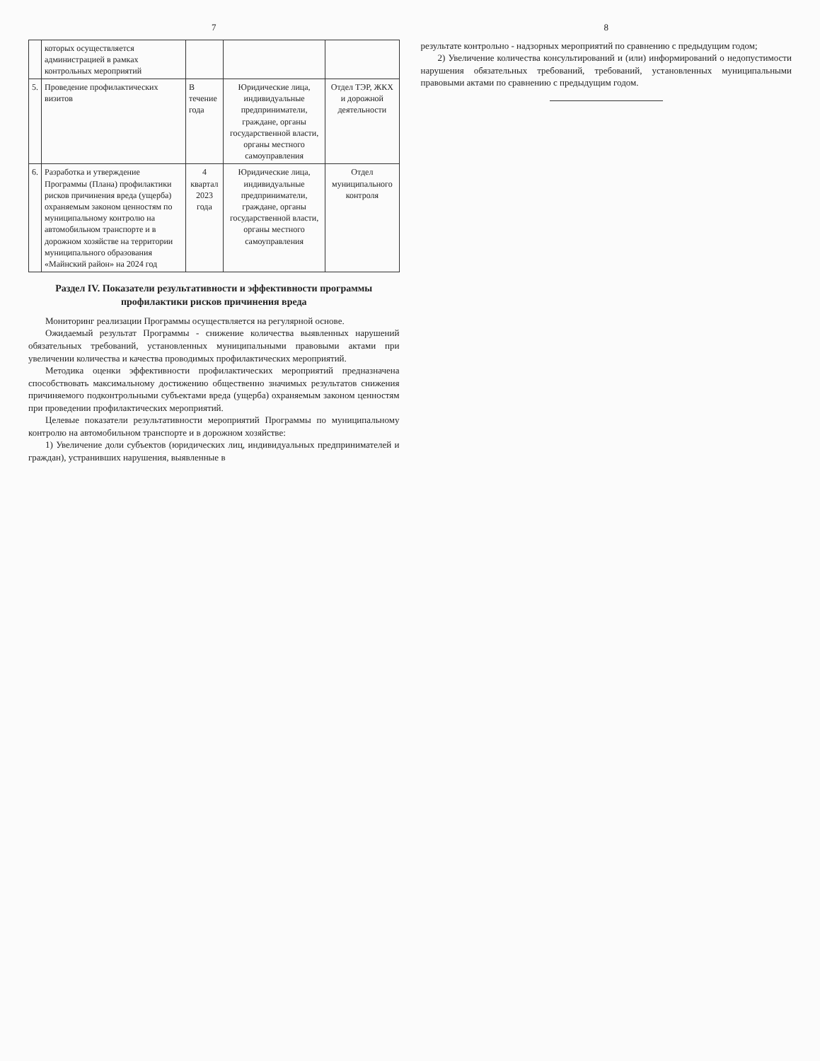7
| | которых осуществляется администрацией в рамках контрольных мероприятий | | | |
| 5. | Проведение профилактических визитов | В течение года | Юридические лица, индивидуальные предприниматели, граждане, органы государственной власти, органы местного самоуправления | Отдел ТЭР, ЖКХ и дорожной деятельности |
| 6. | Разработка и утверждение Программы (Плана) профилактики рисков причинения вреда (ущерба) охраняемым законом ценностям по муниципальному контролю на автомобильном транспорте и в дорожном хозяйстве на территории муниципального образования «Майнский район» на 2024 год | 4 квартал 2023 года | Юридические лица, индивидуальные предприниматели, граждане, органы государственной власти, органы местного самоуправления | Отдел муниципального контроля |
Раздел IV. Показатели результативности и эффективности программы профилактики рисков причинения вреда
Мониторинг реализации Программы осуществляется на регулярной основе.
Ожидаемый результат Программы - снижение количества выявленных нарушений обязательных требований, установленных муниципальными правовыми актами при увеличении количества и качества проводимых профилактических мероприятий.
Методика оценки эффективности профилактических мероприятий предназначена способствовать максимальному достижению общественно значимых результатов снижения причиняемого подконтрольными субъектами вреда (ущерба) охраняемым законом ценностям при проведении профилактических мероприятий.
Целевые показатели результативности мероприятий Программы по муниципальному контролю на автомобильном транспорте и в дорожном хозяйстве:
1) Увеличение доли субъектов (юридических лиц, индивидуальных предпринимателей и граждан), устранивших нарушения, выявленные в
8
результате контрольно - надзорных мероприятий по сравнению с предыдущим годом;
2) Увеличение количества консультирований и (или) информирований о недопустимости нарушения обязательных требований, требований, установленных муниципальными правовыми актами по сравнению с предыдущим годом.